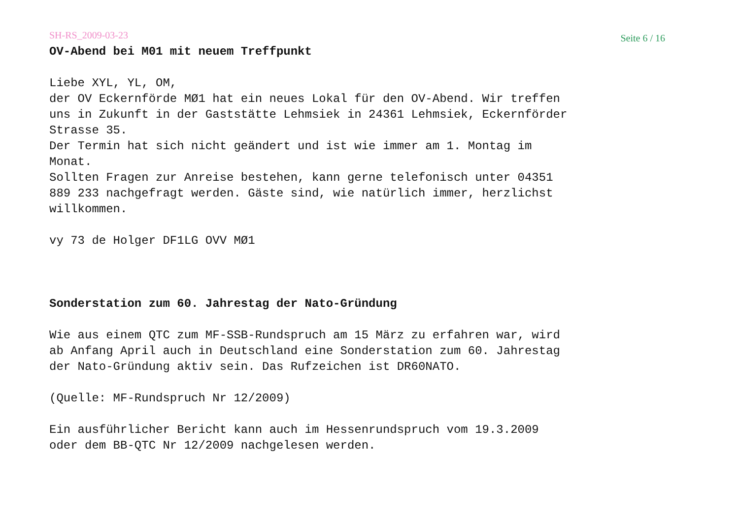SH-RS_2009-03-23 Seite 6 / 16
OV-Abend bei M01 mit neuem Treffpunkt
Liebe XYL, YL, OM, der OV Eckernförde MØ1 hat ein neues Lokal für den OV-Abend. Wir treffen uns in Zukunft in der Gaststätte Lehmsiek in 24361 Lehmsiek, Eckernförder Strasse 35. Der Termin hat sich nicht geändert und ist wie immer am 1. Montag im Monat. Sollten Fragen zur Anreise bestehen, kann gerne telefonisch unter 04351 889 233 nachgefragt werden. Gäste sind, wie natürlich immer, herzlichst willkommen.
vy 73 de Holger DF1LG OVV MØ1
Sonderstation zum 60. Jahrestag der Nato-Gründung
Wie aus einem QTC zum MF-SSB-Rundspruch am 15 März zu erfahren war, wird ab Anfang April auch in Deutschland eine Sonderstation zum 60. Jahrestag der Nato-Gründung aktiv sein. Das Rufzeichen ist DR60NATO.
(Quelle: MF-Rundspruch Nr 12/2009)
Ein ausführlicher Bericht kann auch im Hessenrundspruch vom 19.3.2009 oder dem BB-QTC Nr 12/2009 nachgelesen werden.